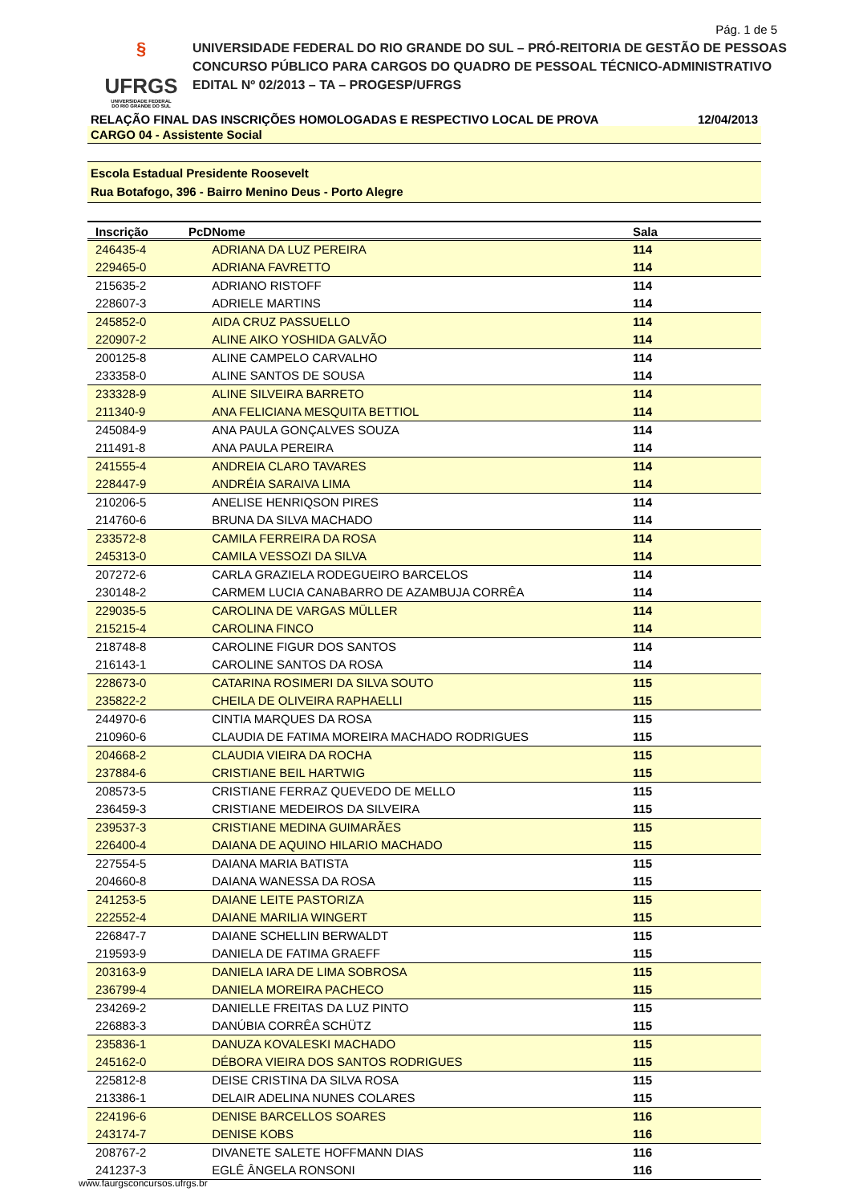Pág. 1 de 5
§
UFRGS
UNIVERSIDADE FEDERAL
DO RIO GRANDE DO SUL
UNIVERSIDADE FEDERAL DO RIO GRANDE DO SUL – PRÓ-REITORIA DE GESTÃO DE PESSOAS
CONCURSO PÚBLICO PARA CARGOS DO QUADRO DE PESSOAL TÉCNICO-ADMINISTRATIVO
EDITAL Nº 02/2013 – TA – PROGESP/UFRGS
RELAÇÃO FINAL DAS INSCRIÇÕES HOMOLOGADAS E RESPECTIVO LOCAL DE PROVA 12/04/2013
CARGO 04 - Assistente Social
Escola Estadual Presidente Roosevelt
Rua Botafogo, 396 - Bairro Menino Deus - Porto Alegre
| Inscrição | PcD | Nome | Sala | |
| --- | --- | --- | --- | --- |
| 246435-4 | | ADRIANA DA LUZ PEREIRA | 114 | |
| 229465-0 | | ADRIANA FAVRETTO | 114 | |
| 215635-2 | | ADRIANO RISTOFF | 114 | |
| 228607-3 | | ADRIELE MARTINS | 114 | |
| 245852-0 | | AIDA CRUZ PASSUELLO | 114 | |
| 220907-2 | | ALINE AIKO YOSHIDA GALVÃO | 114 | |
| 200125-8 | | ALINE CAMPELO CARVALHO | 114 | |
| 233358-0 | | ALINE SANTOS DE SOUSA | 114 | |
| 233328-9 | | ALINE SILVEIRA BARRETO | 114 | |
| 211340-9 | | ANA FELICIANA MESQUITA BETTIOL | 114 | |
| 245084-9 | | ANA PAULA GONÇALVES SOUZA | 114 | |
| 211491-8 | | ANA PAULA PEREIRA | 114 | |
| 241555-4 | | ANDREIA CLARO TAVARES | 114 | |
| 228447-9 | | ANDRÉIA SARAIVA LIMA | 114 | |
| 210206-5 | | ANELISE HENRIQSON PIRES | 114 | |
| 214760-6 | | BRUNA DA SILVA MACHADO | 114 | |
| 233572-8 | | CAMILA FERREIRA DA ROSA | 114 | |
| 245313-0 | | CAMILA VESSOZI DA SILVA | 114 | |
| 207272-6 | | CARLA GRAZIELA RODEGUEIRO BARCELOS | 114 | |
| 230148-2 | | CARMEM LUCIA CANABARRO DE AZAMBUJA CORRÊA | 114 | |
| 229035-5 | | CAROLINA DE VARGAS MÜLLER | 114 | |
| 215215-4 | | CAROLINA FINCO | 114 | |
| 218748-8 | | CAROLINE FIGUR DOS SANTOS | 114 | |
| 216143-1 | | CAROLINE SANTOS DA ROSA | 114 | |
| 228673-0 | | CATARINA ROSIMERI DA SILVA SOUTO | 115 | |
| 235822-2 | | CHEILA DE OLIVEIRA RAPHAELLI | 115 | |
| 244970-6 | | CINTIA MARQUES DA ROSA | 115 | |
| 210960-6 | | CLAUDIA DE FATIMA MOREIRA MACHADO RODRIGUES | 115 | |
| 204668-2 | | CLAUDIA VIEIRA DA ROCHA | 115 | |
| 237884-6 | | CRISTIANE BEIL HARTWIG | 115 | |
| 208573-5 | | CRISTIANE FERRAZ QUEVEDO DE MELLO | 115 | |
| 236459-3 | | CRISTIANE MEDEIROS DA SILVEIRA | 115 | |
| 239537-3 | | CRISTIANE MEDINA GUIMARÃES | 115 | |
| 226400-4 | | DAIANA DE AQUINO HILARIO MACHADO | 115 | |
| 227554-5 | | DAIANA MARIA BATISTA | 115 | |
| 204660-8 | | DAIANA WANESSA DA ROSA | 115 | |
| 241253-5 | | DAIANE LEITE PASTORIZA | 115 | |
| 222552-4 | | DAIANE MARILIA WINGERT | 115 | |
| 226847-7 | | DAIANE SCHELLIN BERWALDT | 115 | |
| 219593-9 | | DANIELA DE FATIMA GRAEFF | 115 | |
| 203163-9 | | DANIELA IARA DE LIMA SOBROSA | 115 | |
| 236799-4 | | DANIELA MOREIRA PACHECO | 115 | |
| 234269-2 | | DANIELLE FREITAS DA LUZ PINTO | 115 | |
| 226883-3 | | DANÚBIA CORRÊA SCHÜTZ | 115 | |
| 235836-1 | | DANUZA KOVALESKI MACHADO | 115 | |
| 245162-0 | | DÉBORA VIEIRA DOS SANTOS RODRIGUES | 115 | |
| 225812-8 | | DEISE CRISTINA DA SILVA ROSA | 115 | |
| 213386-1 | | DELAIR ADELINA NUNES COLARES | 115 | |
| 224196-6 | | DENISE BARCELLOS SOARES | 116 | |
| 243174-7 | | DENISE KOBS | 116 | |
| 208767-2 | | DIVANETE SALETE HOFFMANN DIAS | 116 | |
| 241237-3 | | EGLÊ ÂNGELA RONSONI | 116 | |
www.faurgsconcursos.ufrgs.br